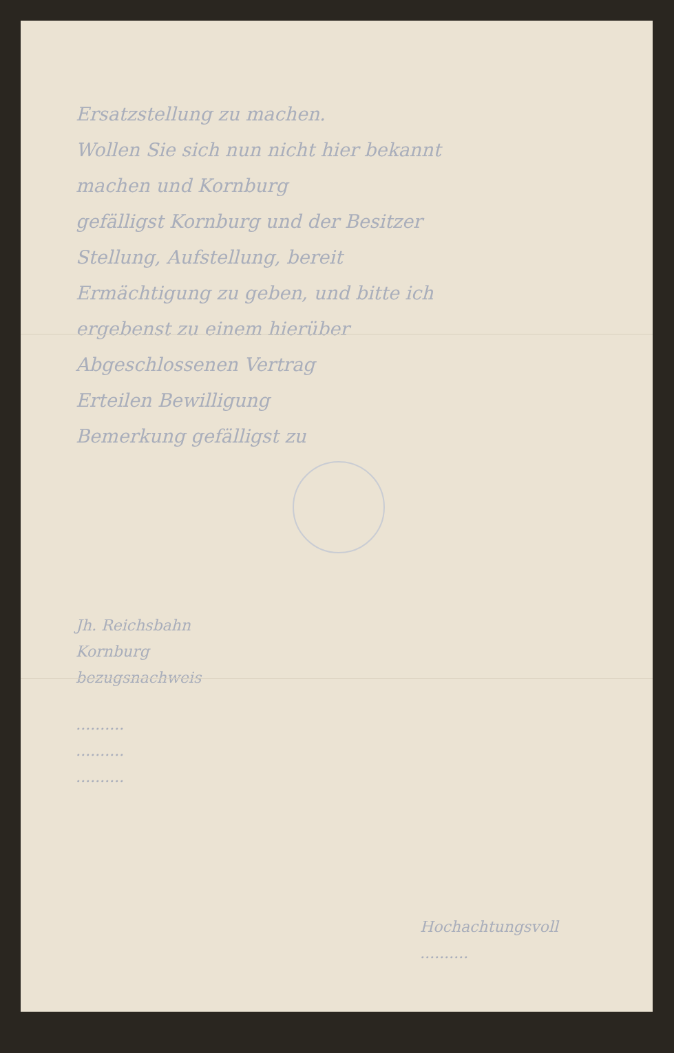Ersatzstellung zu machen.
Wollen Sie sich nun nicht hier bekannt
machen und Kornburg
gefälligst Kornburg und der Besitzer
Stellung, Aufstellung, bereit
Ermächtigung zu geben, und bitte ich
ergebenst zu einem hierüber
Abgeschlossenen Vertrag
Erteilen Bewilligung
Bemerkung gefälligst zu
Jh. Reichsbahn
Kornburg
bezugsnachweis
..........
..........
..........
Hochachtungsvoll
..........